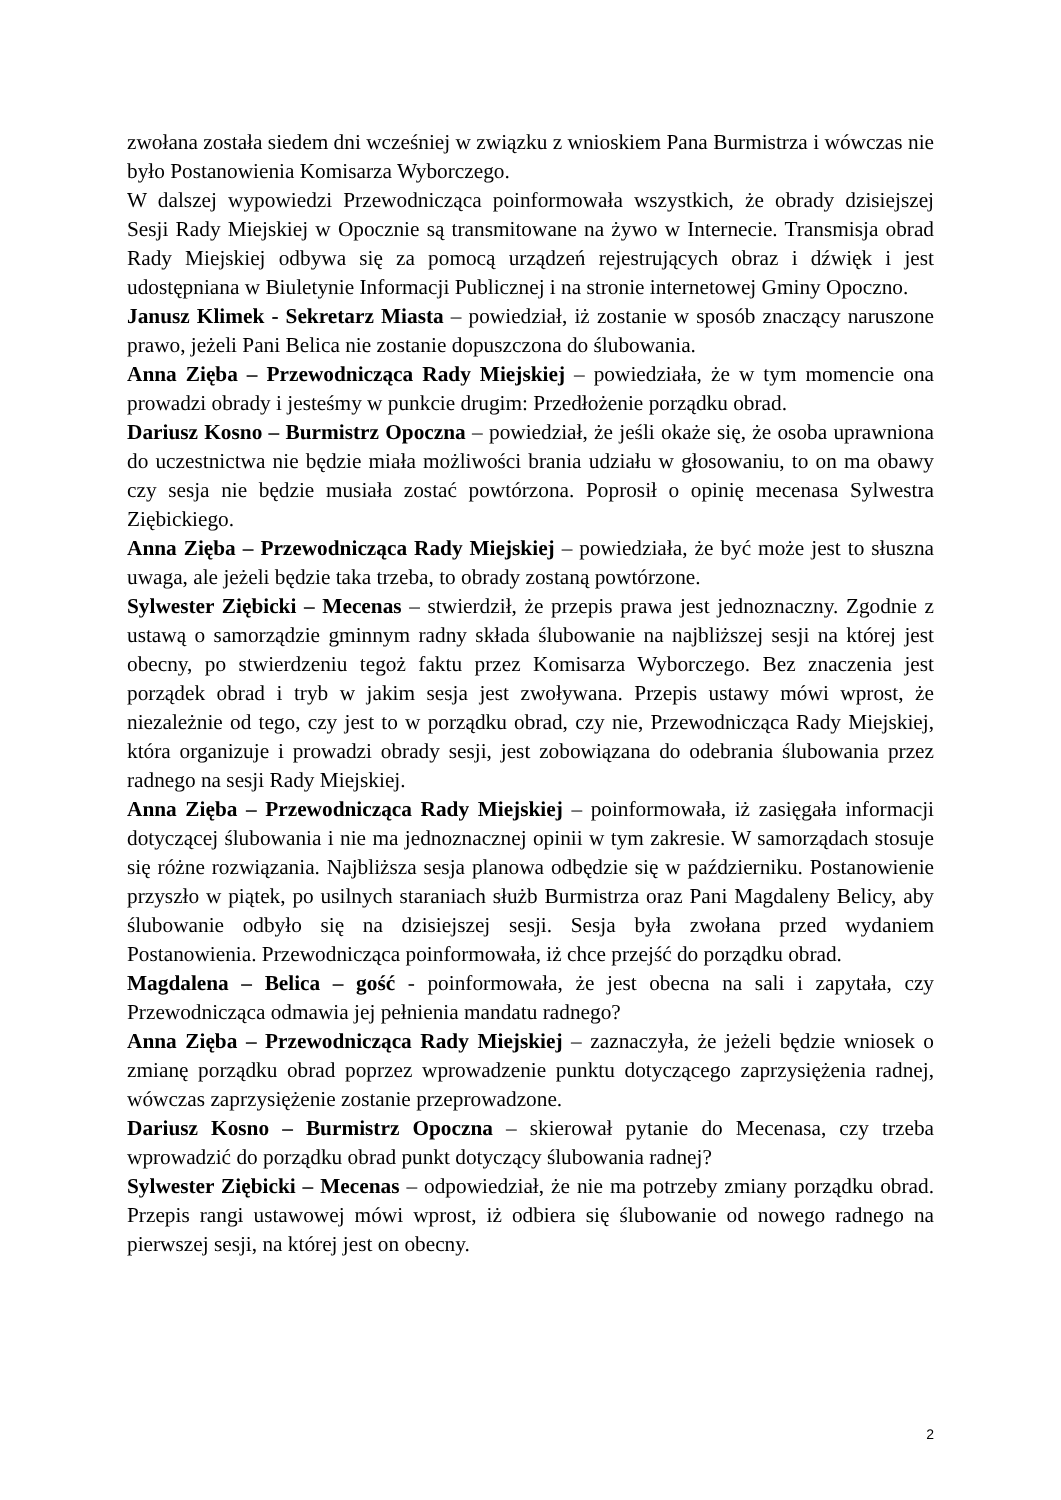zwołana została siedem dni wcześniej w związku z wnioskiem Pana Burmistrza i wówczas nie było Postanowienia Komisarza Wyborczego.
W dalszej wypowiedzi Przewodnicząca poinformowała wszystkich, że obrady dzisiejszej Sesji Rady Miejskiej w Opocznie są transmitowane na żywo w Internecie. Transmisja obrad Rady Miejskiej odbywa się za pomocą urządzeń rejestrujących obraz i dźwięk i jest udostępniana w Biuletynie Informacji Publicznej i na stronie internetowej Gminy Opoczno.
Janusz Klimek - Sekretarz Miasta – powiedział, iż zostanie w sposób znaczący naruszone prawo, jeżeli Pani Belica nie zostanie dopuszczona do ślubowania.
Anna Zięba – Przewodnicząca Rady Miejskiej – powiedziała, że w tym momencie ona prowadzi obrady i jesteśmy w punkcie drugim: Przedłożenie porządku obrad.
Dariusz Kosno – Burmistrz Opoczna – powiedział, że jeśli okaże się, że osoba uprawniona do uczestnictwa nie będzie miała możliwości brania udziału w głosowaniu, to on ma obawy czy sesja nie będzie musiała zostać powtórzona. Poprosił o opinię mecenasa Sylwestra Ziębickiego.
Anna Zięba – Przewodnicząca Rady Miejskiej – powiedziała, że być może jest to słuszna uwaga, ale jeżeli będzie taka trzeba, to obrady zostaną powtórzone.
Sylwester Ziębicki – Mecenas – stwierdził, że przepis prawa jest jednoznaczny. Zgodnie z ustawą o samorządzie gminnym radny składa ślubowanie na najbliższej sesji na której jest obecny, po stwierdzeniu tegoż faktu przez Komisarza Wyborczego. Bez znaczenia jest porządek obrad i tryb w jakim sesja jest zwoływana. Przepis ustawy mówi wprost, że niezależnie od tego, czy jest to w porządku obrad, czy nie, Przewodnicząca Rady Miejskiej, która organizuje i prowadzi obrady sesji, jest zobowiązana do odebrania ślubowania przez radnego na sesji Rady Miejskiej.
Anna Zięba – Przewodnicząca Rady Miejskiej – poinformowała, iż zasięgała informacji dotyczącej ślubowania i nie ma jednoznacznej opinii w tym zakresie. W samorządach stosuje się różne rozwiązania. Najbliższa sesja planowa odbędzie się w październiku. Postanowienie przyszło w piątek, po usilnych staraniach służb Burmistrza oraz Pani Magdaleny Belicy, aby ślubowanie odbyło się na dzisiejszej sesji. Sesja była zwołana przed wydaniem Postanowienia. Przewodnicząca poinformowała, iż chce przejść do porządku obrad.
Magdalena – Belica – gość - poinformowała, że jest obecna na sali i zapytała, czy Przewodnicząca odmawia jej pełnienia mandatu radnego?
Anna Zięba – Przewodnicząca Rady Miejskiej – zaznaczyła, że jeżeli będzie wniosek o zmianę porządku obrad poprzez wprowadzenie punktu dotyczącego zaprzysiężenia radnej, wówczas zaprzysiężenie zostanie przeprowadzone.
Dariusz Kosno – Burmistrz Opoczna – skierował pytanie do Mecenasa, czy trzeba wprowadzić do porządku obrad punkt dotyczący ślubowania radnej?
Sylwester Ziębicki – Mecenas – odpowiedział, że nie ma potrzeby zmiany porządku obrad. Przepis rangi ustawowej mówi wprost, iż odbiera się ślubowanie od nowego radnego na pierwszej sesji, na której jest on obecny.
2